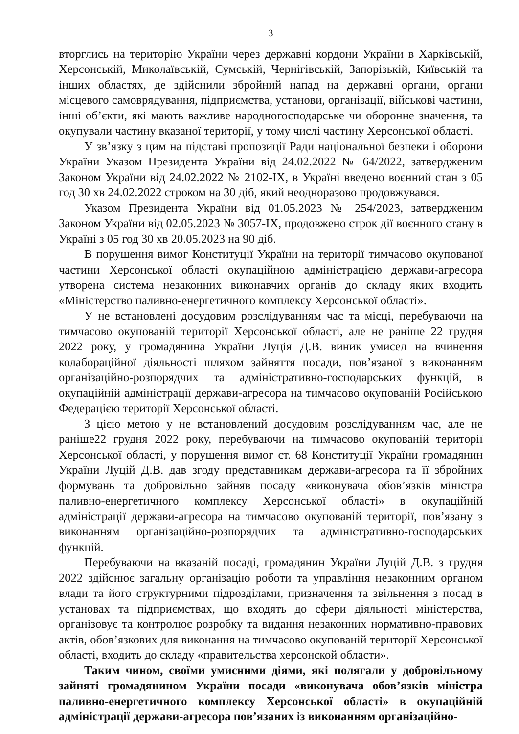3
вторглись на територію України через державні кордони України в Харківській, Херсонській, Миколаївській, Сумській, Чернігівській, Запорізькій, Київській та інших областях, де здійснили збройний напад на державні органи, органи місцевого самоврядування, підприємства, установи, організації, військові частини, інші об’єкти, які мають важливе народногосподарське чи оборонне значення, та окупували частину вказаної території, у тому числі частину Херсонської області.
У зв’язку з цим на підставі пропозиції Ради національної безпеки і оборони України Указом Президента України від 24.02.2022 № 64/2022, затвердженим Законом України від 24.02.2022 № 2102-IX, в Україні введено воєнний стан з 05 год 30 хв 24.02.2022 строком на 30 діб, який неодноразово продовжувався.
Указом Президента України від 01.05.2023 № 254/2023, затвердженим Законом України від 02.05.2023 № 3057-IX, продовжено строк дії воєнного стану в Україні з 05 год 30 хв 20.05.2023 на 90 діб.
В порушення вимог Конституції України на території тимчасово окупованої частини Херсонської області окупаційною адміністрацією держави-агресора утворена система незаконних виконавчих органів до складу яких входить «Міністерство паливно-енергетичного комплексу Херсонської області».
У не встановлені досудовим розслідуванням час та місці, перебуваючи на тимчасово окупованій території Херсонської області, але не раніше 22 грудня 2022 року, у громадянина України Луція Д.В. виник умисел на вчинення колабораційної діяльності шляхом зайняття посади, пов’язаної з виконанням організаційно-розпорядчих та адміністративно-господарських функцій, в окупаційній адміністрації держави-агресора на тимчасово окупованій Російською Федерацією території Херсонської області.
З цією метою у не встановлений досудовим розслідуванням час, але не раніше22 грудня 2022 року, перебуваючи на тимчасово окупованій території Херсонської області, у порушення вимог ст. 68 Конституції України громадянин України Луцій Д.В. дав згоду представникам держави-агресора та її збройних формувань та добровільно зайняв посаду «виконувача обов’язків міністра паливно-енергетичного комплексу Херсонської області» в окупаційній адміністрації держави-агресора на тимчасово окупованій території, пов’язану з виконанням організаційно-розпорядчих та адміністративно-господарських функцій.
Перебуваючи на вказаній посаді, громадянин України Луцій Д.В. з грудня 2022 здійснює загальну організацію роботи та управління незаконним органом влади та його структурними підрозділами, призначення та звільнення з посад в установах та підприємствах, що входять до сфери діяльності міністерства, організовує та контролює розробку та видання незаконних нормативно-правових актів, обов’язкових для виконання на тимчасово окупованій території Херсонської області, входить до складу «правительства херсонской области».
Таким чином, своїми умисними діями, які полягали у добровільному зайняті громадянином України посади «виконувача обов’язків міністра паливно-енергетичного комплексу Херсонської області» в окупаційній адміністрації держави-агресора пов’язаних із виконанням організаційно-